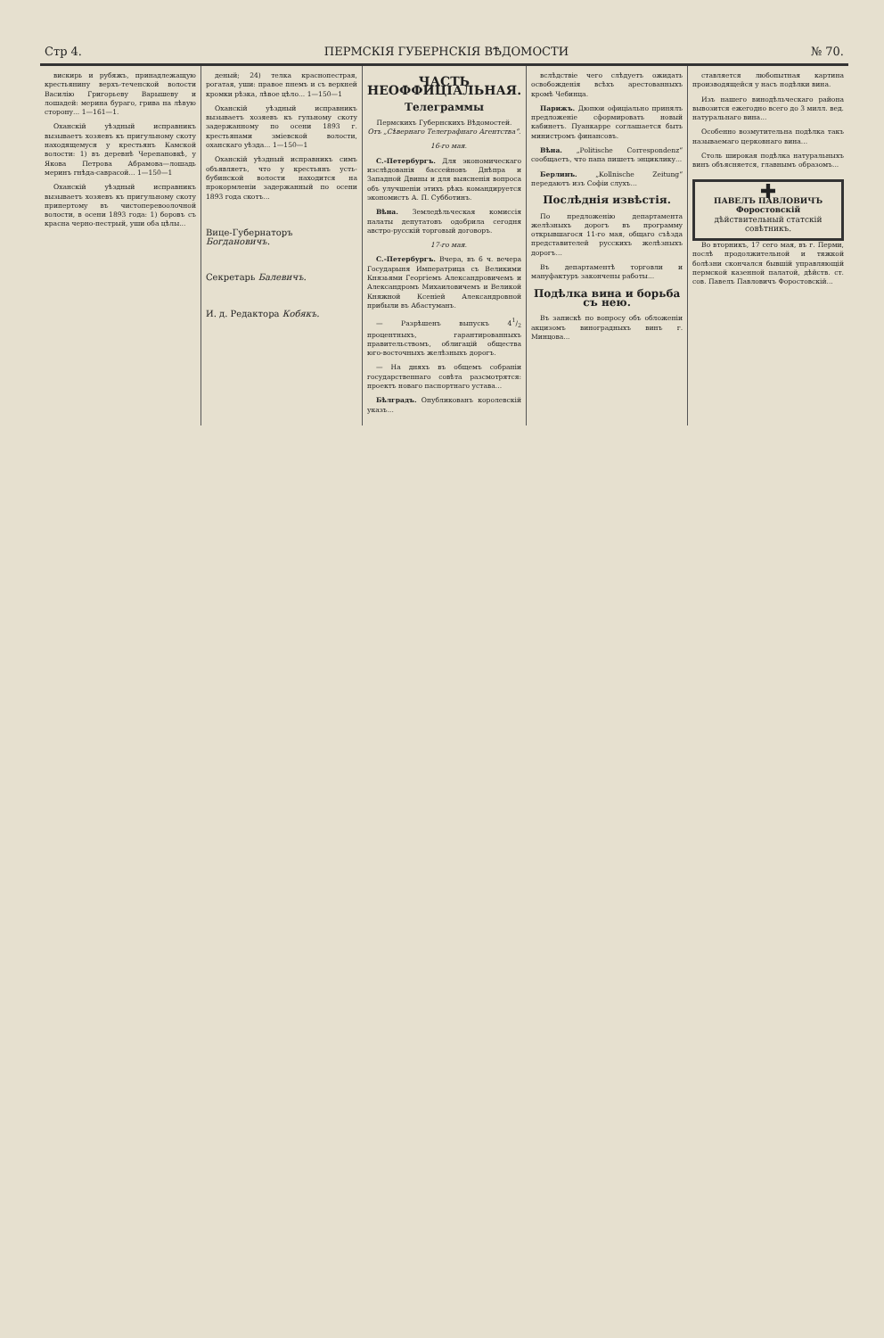Стр 4. ПЕРМСКІЯ ГУБЕРНСКІЯ ВѢДОМОСТИ № 70.
вискирь и рубяжъ, принадлежащую крестьянину верхъ-теченской волости Василію Григорьеву Варышеву и лошадей: мерина бураго, грива на лѣвую сторону... 1—161—1.
Оханскій уѣздный исправникъ вызываетъ хозяевъ къ пригульному скоту находящемуся у крестьянъ Камской волости: 1) въ деревнѣ Черепановкѣ, у Якова Петрова Абрамова—лошадь меринъ гнѣда-саврасой... 1—150—1
Оханскій уѣздный исправникъ вызываетъ хозяевъ къ пригульному скоту припертому въ чистоперевоолочной волости, в осени 1893 года: 1) боровъ съ краснa черно-пестрый, уши оба цѣлы...
деный; 24) телка краснопестрая, рогатая, уши: правое пнемъ и съ верхней кромки рѣзка, лѣвое цѣло... 1—150—1
Оханскій уѣздный исправникъ вызываетъ хозяевъ къ гульному скоту задержанному по осени 1893 г. крестьянами зміевской волости, оханскаго уѣзда... 1—150—1
Оханскій уѣздный исправникъ симъ объявляетъ, что у крестьянъ усть-бубинской волости находится на прокормленіи задержанный по осени 1893 года скотъ...
Вице-Губернаторъ Богдановичъ.
Секретарь Балевичъ.
И. д. Редактора Кобякъ.
ЧАСТЬ НЕОФФИЦІАЛЬНАЯ.
Телеграммы
Пермскихъ Губернскихъ Вѣдомостей.
Отъ „Сѣвернаго Телеграфнаго Агентства“.
16-го мая.
С.-Петербургъ. Для экономическаго изслѣдованія бассейновъ Днѣпра и Западной Двины и для выясненія вопроса объ улучшеніи этихъ рѣкъ командируется экономистъ А. П. Субботинъ.
Вѣна. Земледѣльческая комиссія палаты депутатовъ одобрила сегодня австро-русскій торговый договоръ.
17-го мая.
С.-Петербургъ. Вчера, въ 6 ч. вечера Государыня Императрица съ Великими Князьями Георгіемъ Александровичемъ и Александромъ Михаиловичемъ и Великой Княжной Ксеніей Александровной прибыли въ Абастуманъ.
— Разрѣшенъ выпускъ 41/2 процентныхъ, гарантированныхъ правительствомъ, облигацій общества юго-восточныхъ желѣзныхъ дорогъ.
— На дняхъ въ общемъ собраніи государственнаго совѣта разсмотрятся: проектъ новаго паспортнаго устава...
Бѣлградъ. Опубликованъ королевскій указъ...
вслѣдствіе чего слѣдуетъ ожидать освобожденія всѣхъ арестованныхъ кромѣ Чебинца.
Парижъ. Дюпюи офиціально принялъ предложеніе сформировать новый кабинетъ. Пуанкарре соглашается быть министромъ финансовъ.
Вѣна. „Politische Correspondenz“ сообщаетъ, что папа пишетъ энциклику...
Берлинъ. „Kollnische Zeitung“ передаютъ изъ Софіи слухъ...
Послѣднія извѣстія.
По предложенію департамента желѣзныхъ дорогъ въ программу открывшагося 11-го мая, общаго съѣзда представителей русскихъ желѣзныхъ дорогъ...
Въ департаментѣ торговли и мануфактуръ закончены работы...
Подѣлка вина и борьба съ нею.
Въ запискѣ по вопросу объ обложеніи акцизомъ виноградныхъ винъ г. Минцова...
ставляется любопытная картина производящейся у насъ подѣлки вина.
Изъ нашего винодѣльческаго района вывозится ежегодно всего до 3 милл. вед. натуральнаго вина...
Особенно возмутительна подѣлка такъ называемаго церковнаго вина...
Столь широкая подѣлка натуральныхъ винъ объясняется, главнымъ образомъ...
✚
ПАВЕЛЪ ПАВЛОВИЧЪ
Форостовскій
дѣйствительный статскій совѣтникъ.
Во вторникъ, 17 сего мая, въ г. Перми, послѣ продолжительной и тяжкой болѣзни скончался бывшій управляющій пермской казенной палатой, дѣйств. ст. сов. Павелъ Павловичъ Форостовскій...